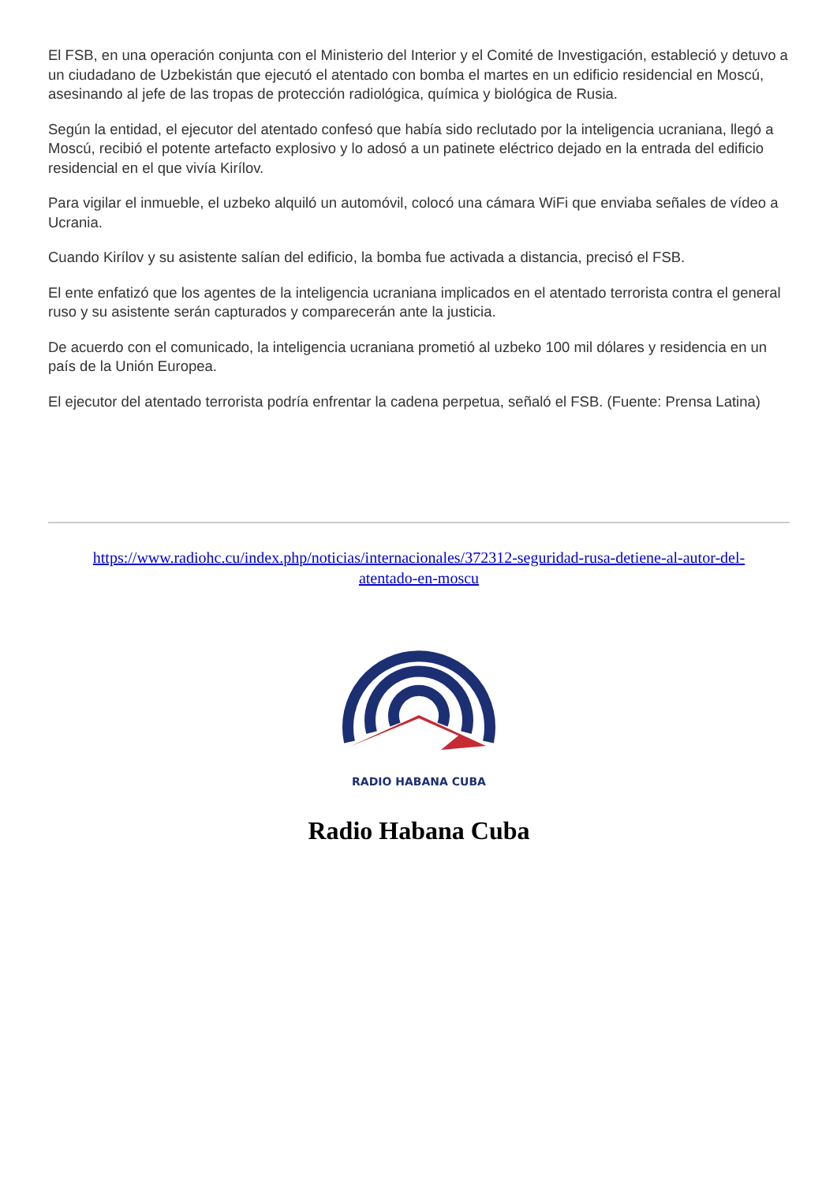El FSB, en una operación conjunta con el Ministerio del Interior y el Comité de Investigación, estableció y detuvo a un ciudadano de Uzbekistán que ejecutó el atentado con bomba el martes en un edificio residencial en Moscú, asesinando al jefe de las tropas de protección radiológica, química y biológica de Rusia.
Según la entidad, el ejecutor del atentado confesó que había sido reclutado por la inteligencia ucraniana, llegó a Moscú, recibió el potente artefacto explosivo y lo adosó a un patinete eléctrico dejado en la entrada del edificio residencial en el que vivía Kirílov.
Para vigilar el inmueble, el uzbeko alquiló un automóvil, colocó una cámara WiFi que enviaba señales de vídeo a Ucrania.
Cuando Kirílov y su asistente salían del edificio, la bomba fue activada a distancia, precisó el FSB.
El ente enfatizó que los agentes de la inteligencia ucraniana implicados en el atentado terrorista contra el general ruso y su asistente serán capturados y comparecerán ante la justicia.
De acuerdo con el comunicado, la inteligencia ucraniana prometió al uzbeko 100 mil dólares y residencia en un país de la Unión Europea.
El ejecutor del atentado terrorista podría enfrentar la cadena perpetua, señaló el FSB. (Fuente: Prensa Latina)
https://www.radiohc.cu/index.php/noticias/internacionales/372312-seguridad-rusa-detiene-al-autor-del-atentado-en-moscu
RADIO HABANA CUBA
Radio Habana Cuba